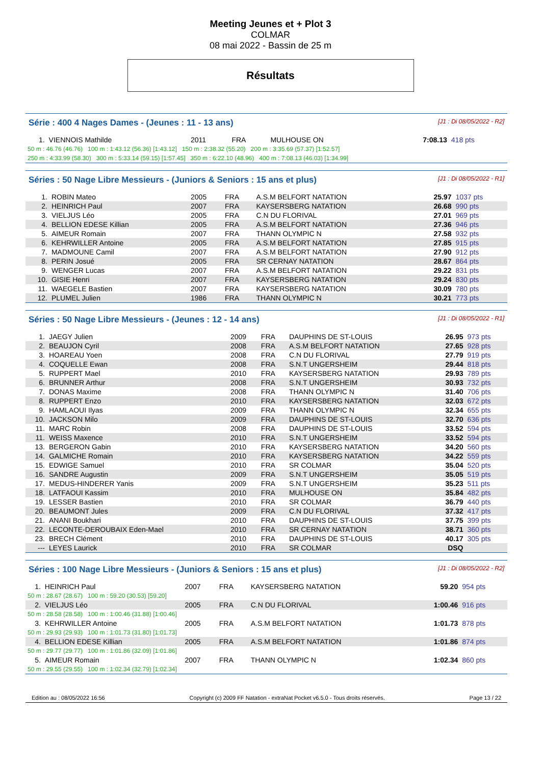Meeting Jeunes et + Plot 3
COLMAR
08 mai 2022 - Bassin de 25 m
Résultats
Série : 400 4 Nages Dames - (Jeunes : 11 - 13 ans) [J1 : Di 08/05/2022 - R2]
| 1. | VIENNOIS Mathilde | 2011 | FRA | MULHOUSE ON | 7:08.13 | 418 pts |
| 50 m : 46.76 (46.76) 100 m : 1:43.12 (56.36) [1:43.12] 150 m : 2:38.32 (55.20) 200 m : 3:35.69 (57.37) [1:52.57] | | | | | | |
| 250 m : 4:33.99 (58.30) 300 m : 5:33.14 (59.15) [1:57.45] 350 m : 6:22.10 (48.96) 400 m : 7:08.13 (46.03) [1:34.99] | | | | | | |
Séries : 50 Nage Libre Messieurs - (Juniors & Seniors : 15 ans et plus) [J1 : Di 08/05/2022 - R1]
| 1. | ROBIN Mateo | 2005 | FRA | A.S.M BELFORT NATATION | 25.97 | 1037 pts |
| 2. | HEINRICH Paul | 2007 | FRA | KAYSERSBERG NATATION | 26.68 | 990 pts |
| 3. | VIELJUS Léo | 2005 | FRA | C.N DU FLORIVAL | 27.01 | 969 pts |
| 4. | BELLION EDESE Killian | 2005 | FRA | A.S.M BELFORT NATATION | 27.36 | 946 pts |
| 5. | AIMEUR Romain | 2007 | FRA | THANN OLYMPIC N | 27.58 | 932 pts |
| 6. | KEHRWILLER Antoine | 2005 | FRA | A.S.M BELFORT NATATION | 27.85 | 915 pts |
| 7. | MADMOUNE Camil | 2007 | FRA | A.S.M BELFORT NATATION | 27.90 | 912 pts |
| 8. | PERIN Josué | 2005 | FRA | SR CERNAY NATATION | 28.67 | 864 pts |
| 9. | WENGER Lucas | 2007 | FRA | A.S.M BELFORT NATATION | 29.22 | 831 pts |
| 10. | GISIE Henri | 2007 | FRA | KAYSERSBERG NATATION | 29.24 | 830 pts |
| 11. | WAEGELE Bastien | 2007 | FRA | KAYSERSBERG NATATION | 30.09 | 780 pts |
| 12. | PLUMEL Julien | 1986 | FRA | THANN OLYMPIC N | 30.21 | 773 pts |
Séries : 50 Nage Libre Messieurs - (Jeunes : 12 - 14 ans) [J1 : Di 08/05/2022 - R1]
| 1. | JAEGY Julien | 2009 | FRA | DAUPHINS DE ST-LOUIS | 26.95 | 973 pts |
| 2. | BEAUJON Cyril | 2008 | FRA | A.S.M BELFORT NATATION | 27.65 | 928 pts |
| 3. | HOAREAU Yoen | 2008 | FRA | C.N DU FLORIVAL | 27.79 | 919 pts |
| 4. | COQUELLE Ewan | 2008 | FRA | S.N.T UNGERSHEIM | 29.44 | 818 pts |
| 5. | RUPPERT Mael | 2010 | FRA | KAYSERSBERG NATATION | 29.93 | 789 pts |
| 6. | BRUNNER Arthur | 2008 | FRA | S.N.T UNGERSHEIM | 30.93 | 732 pts |
| 7. | DONAS Maxime | 2008 | FRA | THANN OLYMPIC N | 31.40 | 706 pts |
| 8. | RUPPERT Enzo | 2010 | FRA | KAYSERSBERG NATATION | 32.03 | 672 pts |
| 9. | HAMLAOUI Ilyas | 2009 | FRA | THANN OLYMPIC N | 32.34 | 655 pts |
| 10. | JACKSON Milo | 2009 | FRA | DAUPHINS DE ST-LOUIS | 32.70 | 636 pts |
| 11. | MARC Robin | 2008 | FRA | DAUPHINS DE ST-LOUIS | 33.52 | 594 pts |
| 11. | WEISS Maxence | 2010 | FRA | S.N.T UNGERSHEIM | 33.52 | 594 pts |
| 13. | BERGERON Gabin | 2010 | FRA | KAYSERSBERG NATATION | 34.20 | 560 pts |
| 14. | GALMICHE Romain | 2010 | FRA | KAYSERSBERG NATATION | 34.22 | 559 pts |
| 15. | EDWIGE Samuel | 2010 | FRA | SR COLMAR | 35.04 | 520 pts |
| 16. | SANDRE Augustin | 2009 | FRA | S.N.T UNGERSHEIM | 35.05 | 519 pts |
| 17. | MEDUS-HINDERER Yanis | 2009 | FRA | S.N.T UNGERSHEIM | 35.23 | 511 pts |
| 18. | LATFAOUI Kassim | 2010 | FRA | MULHOUSE ON | 35.84 | 482 pts |
| 19. | LESSER Bastien | 2010 | FRA | SR COLMAR | 36.79 | 440 pts |
| 20. | BEAUMONT Jules | 2009 | FRA | C.N DU FLORIVAL | 37.32 | 417 pts |
| 21. | ANANI Boukhari | 2010 | FRA | DAUPHINS DE ST-LOUIS | 37.75 | 399 pts |
| 22. | LECONTE-DEROUBAIX Eden-Mael | 2010 | FRA | SR CERNAY NATATION | 38.71 | 360 pts |
| 23. | BRECH Clément | 2010 | FRA | DAUPHINS DE ST-LOUIS | 40.17 | 305 pts |
| --- | LEYES Laurick | 2010 | FRA | SR COLMAR | DSQ | |
Séries : 100 Nage Libre Messieurs - (Juniors & Seniors : 15 ans et plus) [J1 : Di 08/05/2022 - R2]
| 1. | HEINRICH Paul | 2007 | FRA | KAYSERSBERG NATATION | 59.20 | 954 pts |
| 50 m : 28.67 (28.67) 100 m : 59.20 (30.53) [59.20] | | | | | | |
| 2. | VIELJUS Léo | 2005 | FRA | C.N DU FLORIVAL | 1:00.46 | 916 pts |
| 50 m : 28.58 (28.58) 100 m : 1:00.46 (31.88) [1:00.46] | | | | | | |
| 3. | KEHRWILLER Antoine | 2005 | FRA | A.S.M BELFORT NATATION | 1:01.73 | 878 pts |
| 50 m : 29.93 (29.93) 100 m : 1:01.73 (31.80) [1:01.73] | | | | | | |
| 4. | BELLION EDESE Killian | 2005 | FRA | A.S.M BELFORT NATATION | 1:01.86 | 874 pts |
| 50 m : 29.77 (29.77) 100 m : 1:01.86 (32.09) [1:01.86] | | | | | | |
| 5. | AIMEUR Romain | 2007 | FRA | THANN OLYMPIC N | 1:02.34 | 860 pts |
| 50 m : 29.55 (29.55) 100 m : 1:02.34 (32.79) [1:02.34] | | | | | | |
Edition au : 08/05/2022 16:56 Copyright (c) 2009 FF Natation - extraNat Pocket v6.5.0 - Tous droits réservés. Page 13 / 22